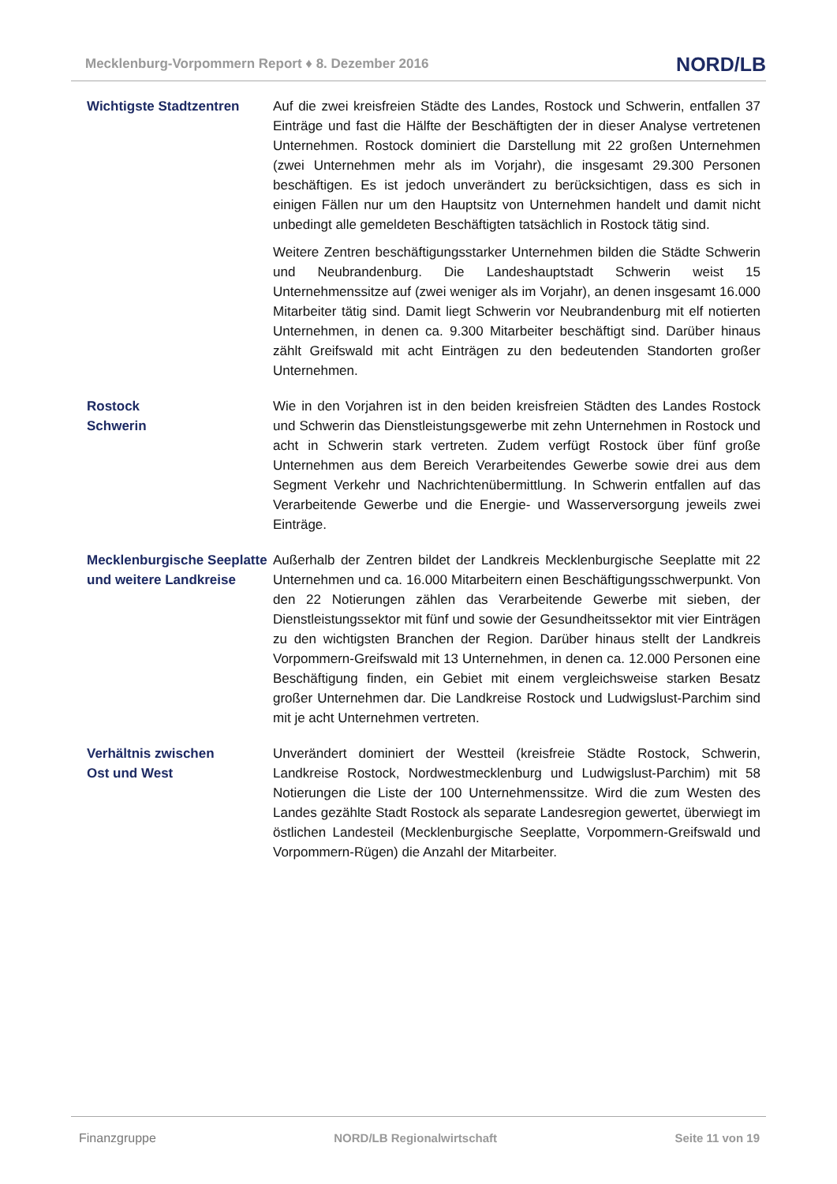Mecklenburg-Vorpommern Report ♦ 8. Dezember 2016 NORD/LB
Wichtigste Stadtzentren Auf die zwei kreisfreien Städte des Landes, Rostock und Schwerin, entfallen 37 Einträge und fast die Hälfte der Beschäftigten der in dieser Analyse vertretenen Unternehmen. Rostock dominiert die Darstellung mit 22 großen Unternehmen (zwei Unternehmen mehr als im Vorjahr), die insgesamt 29.300 Personen beschäftigen. Es ist jedoch unverändert zu berücksichtigen, dass es sich in einigen Fällen nur um den Hauptsitz von Unternehmen handelt und damit nicht unbedingt alle gemeldeten Beschäftigten tatsächlich in Rostock tätig sind.
Weitere Zentren beschäftigungsstarker Unternehmen bilden die Städte Schwerin und Neubrandenburg. Die Landeshauptstadt Schwerin weist 15 Unternehmenssitze auf (zwei weniger als im Vorjahr), an denen insgesamt 16.000 Mitarbeiter tätig sind. Damit liegt Schwerin vor Neubrandenburg mit elf notierten Unternehmen, in denen ca. 9.300 Mitarbeiter beschäftigt sind. Darüber hinaus zählt Greifswald mit acht Einträgen zu den bedeutenden Standorten großer Unternehmen.
Rostock
Schwerin
Wie in den Vorjahren ist in den beiden kreisfreien Städten des Landes Rostock und Schwerin das Dienstleistungsgewerbe mit zehn Unternehmen in Rostock und acht in Schwerin stark vertreten. Zudem verfügt Rostock über fünf große Unternehmen aus dem Bereich Verarbeitendes Gewerbe sowie drei aus dem Segment Verkehr und Nachrichtenübermittlung. In Schwerin entfallen auf das Verarbeitende Gewerbe und die Energie- und Wasserversorgung jeweils zwei Einträge.
Mecklenburgische Seeplatte und weitere Landkreise
Außerhalb der Zentren bildet der Landkreis Mecklenburgische Seeplatte mit 22 Unternehmen und ca. 16.000 Mitarbeitern einen Beschäftigungsschwerpunkt. Von den 22 Notierungen zählen das Verarbeitende Gewerbe mit sieben, der Dienstleistungssektor mit fünf und sowie der Gesundheitssektor mit vier Einträgen zu den wichtigsten Branchen der Region. Darüber hinaus stellt der Landkreis Vorpommern-Greifswald mit 13 Unternehmen, in denen ca. 12.000 Personen eine Beschäftigung finden, ein Gebiet mit einem vergleichsweise starken Besatz großer Unternehmen dar. Die Landkreise Rostock und Ludwigslust-Parchim sind mit je acht Unternehmen vertreten.
Verhältnis zwischen
Ost und West
Unverändert dominiert der Westteil (kreisfreie Städte Rostock, Schwerin, Landkreise Rostock, Nordwestmecklenburg und Ludwigslust-Parchim) mit 58 Notierungen die Liste der 100 Unternehmenssitze. Wird die zum Westen des Landes gezählte Stadt Rostock als separate Landesregion gewertet, überwiegt im östlichen Landesteil (Mecklenburgische Seeplatte, Vorpommern-Greifswald und Vorpommern-Rügen) die Anzahl der Mitarbeiter.
Finanzgruppe NORD/LB Regionalwirtschaft Seite 11 von 19